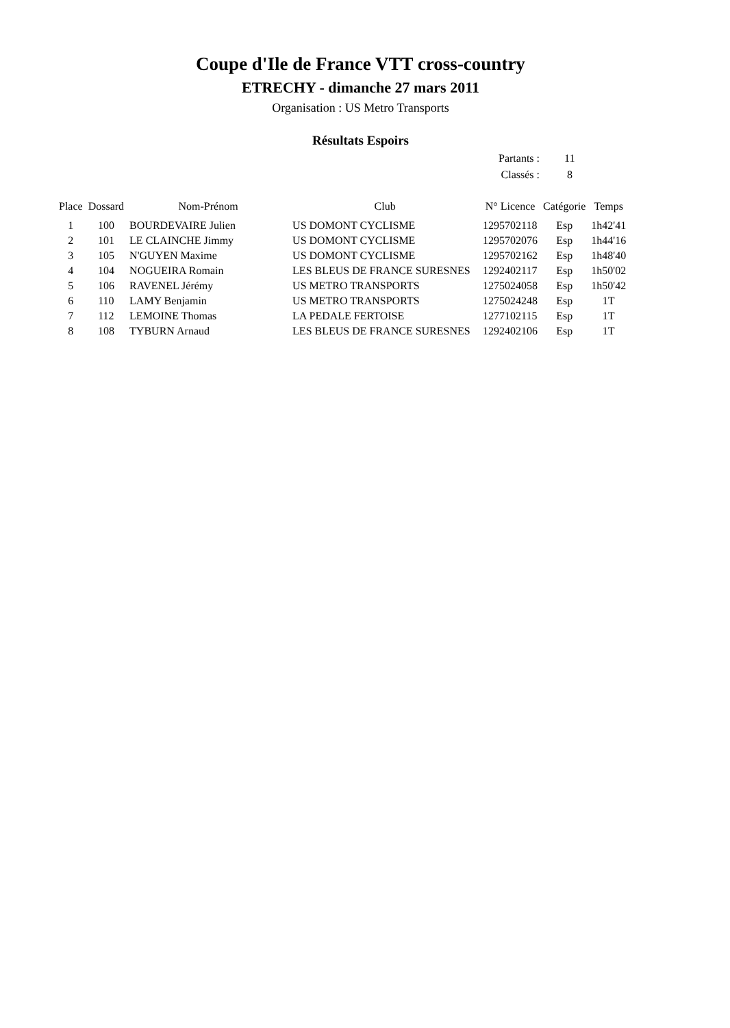Coupe d'Ile de France VTT cross-country
ETRECHY - dimanche 27 mars 2011
Organisation : US Metro Transports
Résultats Espoirs
| Partants : | 11 |
| Classés : | 8 |
| Place | Dossard | Nom-Prénom | Club | N° Licence | Catégorie | Temps |
| --- | --- | --- | --- | --- | --- | --- |
| 1 | 100 | BOURDEVAIRE Julien | US DOMONT CYCLISME | 1295702118 | Esp | 1h42'41 |
| 2 | 101 | LE CLAINCHE Jimmy | US DOMONT CYCLISME | 1295702076 | Esp | 1h44'16 |
| 3 | 105 | N'GUYEN Maxime | US DOMONT CYCLISME | 1295702162 | Esp | 1h48'40 |
| 4 | 104 | NOGUEIRA Romain | LES BLEUS DE FRANCE SURESNES | 1292402117 | Esp | 1h50'02 |
| 5 | 106 | RAVENEL Jérémy | US METRO TRANSPORTS | 1275024058 | Esp | 1h50'42 |
| 6 | 110 | LAMY Benjamin | US METRO TRANSPORTS | 1275024248 | Esp | 1T |
| 7 | 112 | LEMOINE Thomas | LA PEDALE FERTOISE | 1277102115 | Esp | 1T |
| 8 | 108 | TYBURN Arnaud | LES BLEUS DE FRANCE SURESNES | 1292402106 | Esp | 1T |